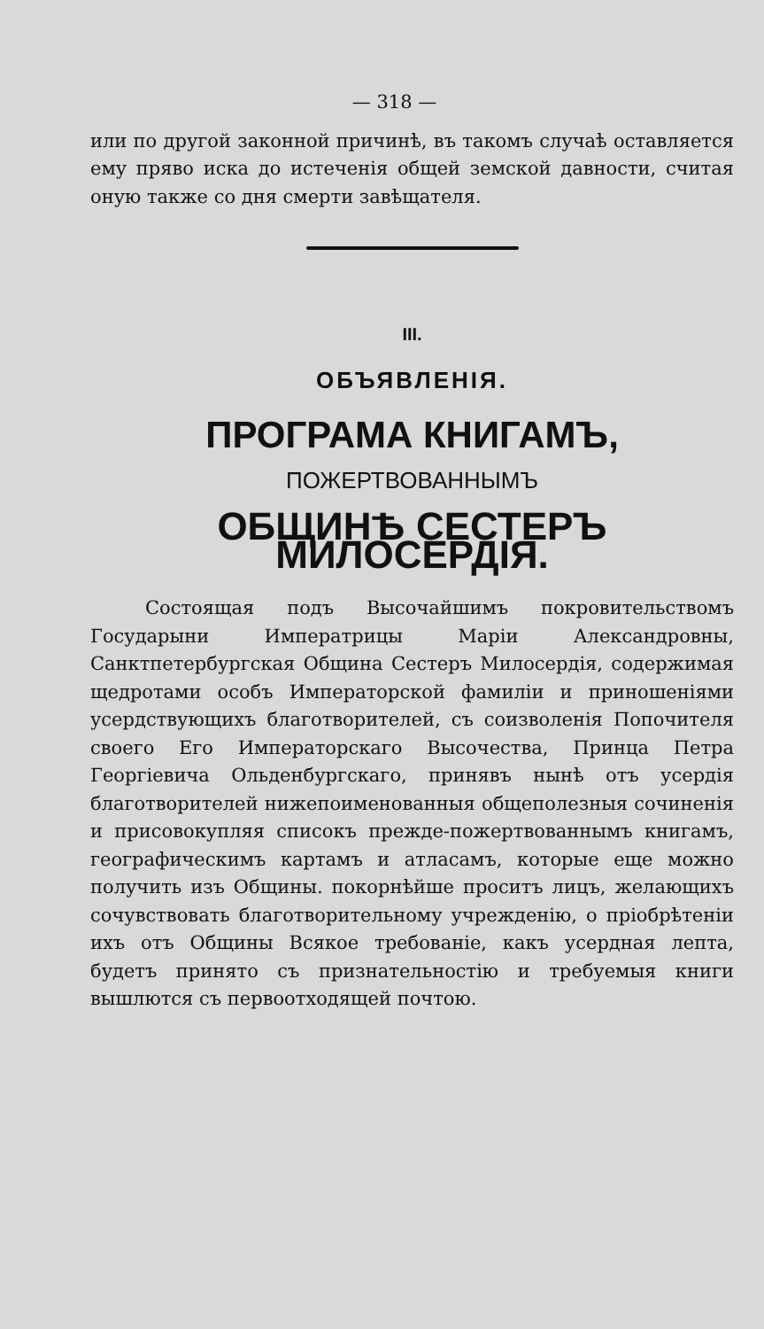— 318 —
или по другой законной причинѣ, въ такомъ случаѣ оставляется ему пряво иска до истеченія общей земской давности, считая оную также со дня смерти завѣщателя.
III.
ОБЪЯВЛЕНІЯ.
ПРОГРАМА КНИГАМЪ,
ПОЖЕРТВОВАННЫМЪ
ОБЩИНѢ СЕСТЕРЪ МИЛОСЕРДІЯ.
Состоящая подъ Высочайшимъ покровительствомъ Государыни Императрицы Маріи Александровны, Санктпетербургская Община Сестеръ Милосердія, содержимая щедротами особъ Императорской фамиліи и приношеніями усердствующихъ благотворителей, съ соизволенія Попочителя своего Его Императорскаго Высочества, Принца Петра Георгіевича Ольденбургскаго, принявъ нынѣ отъ усердія благотворителей нижепоименованныя общеполезныя сочиненія и присовокупляя списокъ прежде-пожертвованнымъ книгамъ, географическимъ картамъ и атласамъ, которые еще можно получить изъ Общины. покорнѣйше проситъ лицъ, желающихъ сочувствовать благотворительному учрежденію, о пріобрѣтеніи ихъ отъ Общины Всякое требованіе, какъ усердная лепта, будетъ принято съ признательностію и требуемыя книги вышлются съ первоотходящей почтою.